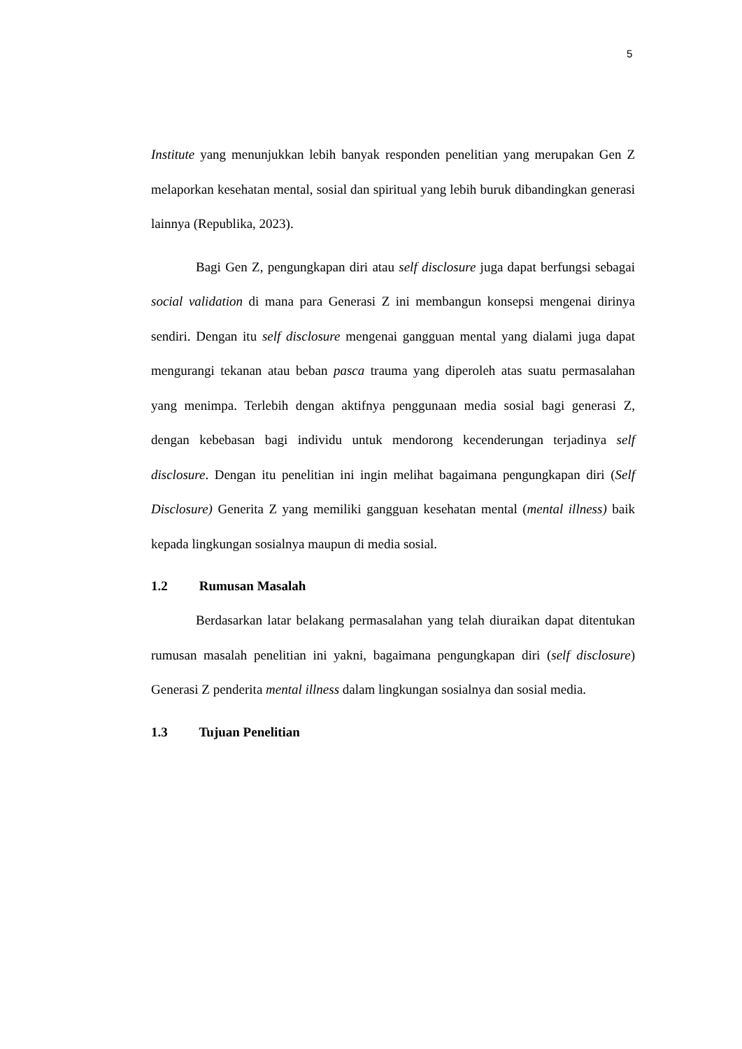5
Institute yang menunjukkan lebih banyak responden penelitian yang merupakan Gen Z melaporkan kesehatan mental, sosial dan spiritual yang lebih buruk dibandingkan generasi lainnya (Republika, 2023).
Bagi Gen Z, pengungkapan diri atau self disclosure juga dapat berfungsi sebagai social validation di mana para Generasi Z ini membangun konsepsi mengenai dirinya sendiri. Dengan itu self disclosure mengenai gangguan mental yang dialami juga dapat mengurangi tekanan atau beban pasca trauma yang diperoleh atas suatu permasalahan yang menimpa. Terlebih dengan aktifnya penggunaan media sosial bagi generasi Z, dengan kebebasan bagi individu untuk mendorong kecenderungan terjadinya self disclosure. Dengan itu penelitian ini ingin melihat bagaimana pengungkapan diri (Self Disclosure) Generita Z yang memiliki gangguan kesehatan mental (mental illness) baik kepada lingkungan sosialnya maupun di media sosial.
1.2 Rumusan Masalah
Berdasarkan latar belakang permasalahan yang telah diuraikan dapat ditentukan rumusan masalah penelitian ini yakni, bagaimana pengungkapan diri (self disclosure) Generasi Z penderita mental illness dalam lingkungan sosialnya dan sosial media.
1.3 Tujuan Penelitian